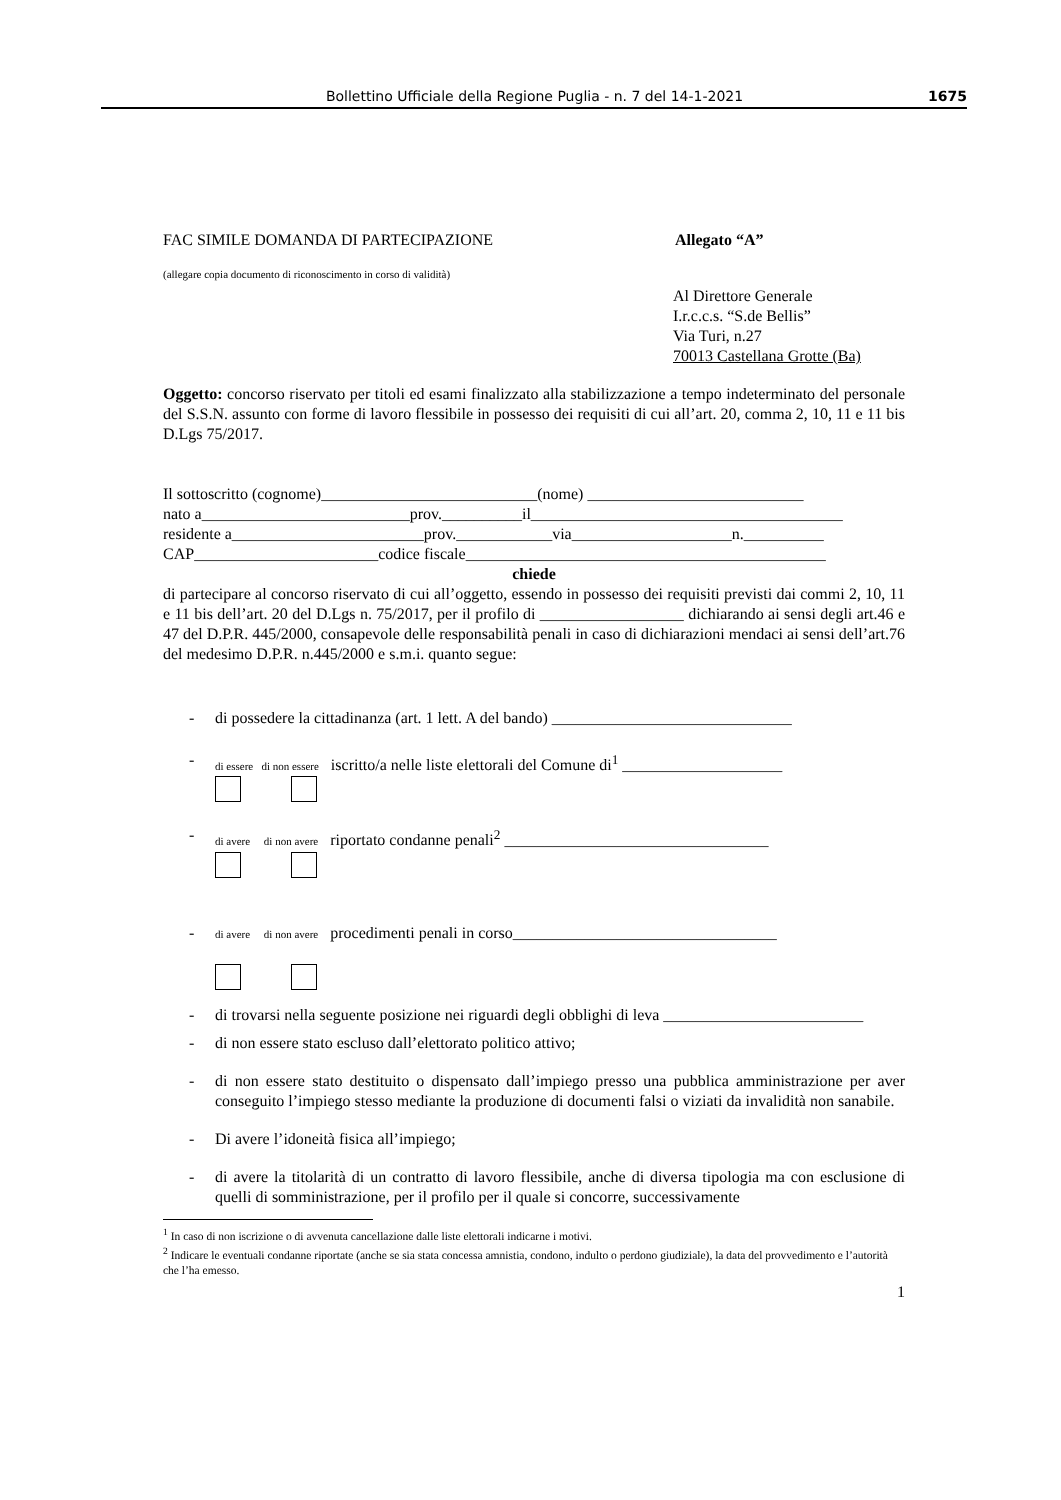Bollettino Ufficiale della Regione Puglia - n. 7 del 14-1-2021 1675
FAC SIMILE DOMANDA DI PARTECIPAZIONE Allegato “A”
(allegare copia documento di riconoscimento in corso di validità)
Al Direttore Generale
I.r.c.c.s. “S.de Bellis”
Via Turi, n.27
70013 Castellana Grotte (Ba)
Oggetto: concorso riservato per titoli ed esami finalizzato alla stabilizzazione a tempo indeterminato del personale del S.S.N. assunto con forme di lavoro flessibile in possesso dei requisiti di cui all’art. 20, comma 2, 10, 11 e 11 bis D.Lgs 75/2017.
Il sottoscritto (cognome)___________________________(nome) ___________________________
nato a__________________________prov.__________il_______________________________________
residente a________________________prov.____________via____________________n.__________
CAP_______________________codice fiscale_____________________________________________
chiede
di partecipare al concorso riservato di cui all’oggetto, essendo in possesso dei requisiti previsti dai commi 2, 10, 11 e 11 bis dell’art. 20 del D.Lgs n. 75/2017, per il profilo di __________________ dichiarando ai sensi degli art.46 e 47 del D.P.R. 445/2000, consapevole delle responsabilità penali in caso di dichiarazioni mendaci ai sensi dell’art.76 del medesimo D.P.R. n.445/2000 e s.m.i. quanto segue:
- di possedere la cittadinanza (art. 1 lett. A del bando) ______________________________
- di essere di non essere iscritto/a nelle liste elettorali del Comune di<sup>1</sup> ____________________
- di avere di non avere riportato condanne penali<sup>2</sup> _________________________________
- di avere di non avere procedimenti penali in corso_________________________________
- di trovarsi nella seguente posizione nei riguardi degli obblighi di leva _________________________
- di non essere stato escluso dall’elettorato politico attivo;
- di non essere stato destituito o dispensato dall’impiego presso una pubblica amministrazione per aver conseguito l’impiego stesso mediante la produzione di documenti falsi o viziati da invalidità non sanabile.
- Di avere l’idoneità fisica all’impiego;
- di avere la titolarità di un contratto di lavoro flessibile, anche di diversa tipologia ma con esclusione di quelli di somministrazione, per il profilo per il quale si concorre, successivamente
<sup>1</sup> In caso di non iscrizione o di avvenuta cancellazione dalle liste elettorali indicarne i motivi.
<sup>2</sup> Indicare le eventuali condanne riportate (anche se sia stata concessa amnistia, condono, indulto o perdono giudiziale), la data del provvedimento e l’autorità che l’ha emesso.
1